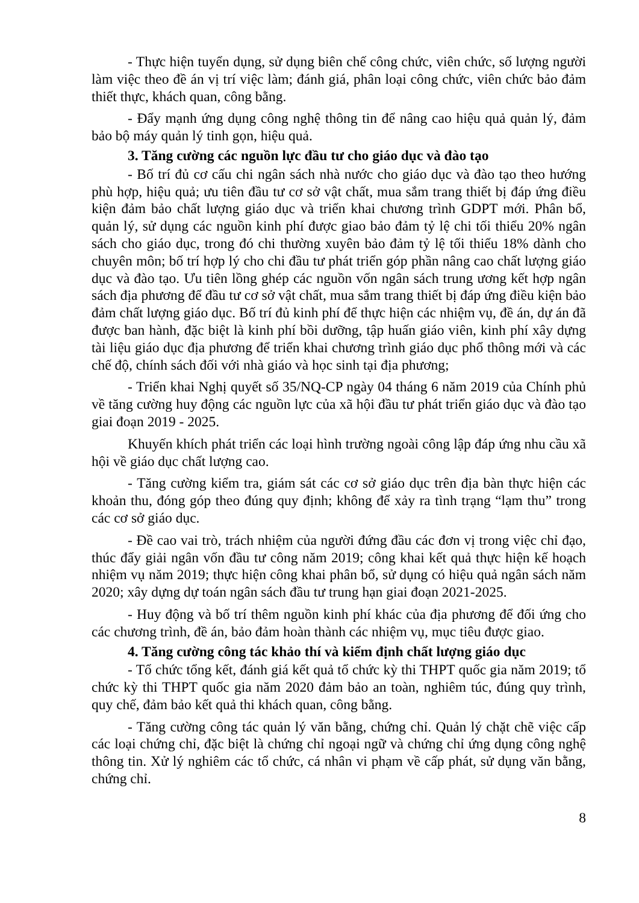- Thực hiện tuyển dụng, sử dụng biên chế công chức, viên chức, số lượng người làm việc theo đề án vị trí việc làm; đánh giá, phân loại công chức, viên chức bảo đảm thiết thực, khách quan, công bằng.
- Đẩy mạnh ứng dụng công nghệ thông tin để nâng cao hiệu quả quản lý, đảm bảo bộ máy quản lý tinh gọn, hiệu quả.
3. Tăng cường các nguồn lực đầu tư cho giáo dục và đào tạo
- Bố trí đủ cơ cấu chi ngân sách nhà nước cho giáo dục và đào tạo theo hướng phù hợp, hiệu quả; ưu tiên đầu tư cơ sở vật chất, mua sắm trang thiết bị đáp ứng điều kiện đảm bảo chất lượng giáo dục và triển khai chương trình GDPT mới. Phân bổ, quản lý, sử dụng các nguồn kinh phí được giao bảo đảm tỷ lệ chi tối thiểu 20% ngân sách cho giáo dục, trong đó chi thường xuyên bảo đảm tỷ lệ tối thiểu 18% dành cho chuyên môn; bố trí hợp lý cho chi đầu tư phát triển góp phần nâng cao chất lượng giáo dục và đào tạo. Ưu tiên lồng ghép các nguồn vốn ngân sách trung ương kết hợp ngân sách địa phương để đầu tư cơ sở vật chất, mua sắm trang thiết bị đáp ứng điều kiện bảo đảm chất lượng giáo dục. Bố trí đủ kinh phí để thực hiện các nhiệm vụ, đề án, dự án đã được ban hành, đặc biệt là kinh phí bồi dưỡng, tập huấn giáo viên, kinh phí xây dựng tài liệu giáo dục địa phương để triển khai chương trình giáo dục phổ thông mới và các chế độ, chính sách đối với nhà giáo và học sinh tại địa phương;
- Triển khai Nghị quyết số 35/NQ-CP ngày 04 tháng 6 năm 2019 của Chính phủ về tăng cường huy động các nguồn lực của xã hội đầu tư phát triển giáo dục và đào tạo giai đoạn 2019 - 2025.
Khuyến khích phát triển các loại hình trường ngoài công lập đáp ứng nhu cầu xã hội về giáo dục chất lượng cao.
- Tăng cường kiểm tra, giám sát các cơ sở giáo dục trên địa bàn thực hiện các khoản thu, đóng góp theo đúng quy định; không để xảy ra tình trạng “lạm thu” trong các cơ sở giáo dục.
- Đề cao vai trò, trách nhiệm của người đứng đầu các đơn vị trong việc chỉ đạo, thúc đẩy giải ngân vốn đầu tư công năm 2019; công khai kết quả thực hiện kế hoạch nhiệm vụ năm 2019; thực hiện công khai phân bổ, sử dụng có hiệu quả ngân sách năm 2020; xây dựng dự toán ngân sách đầu tư trung hạn giai đoạn 2021-2025.
- Huy động và bố trí thêm nguồn kinh phí khác của địa phương để đối ứng cho các chương trình, đề án, bảo đảm hoàn thành các nhiệm vụ, mục tiêu được giao.
4. Tăng cường công tác khảo thí và kiểm định chất lượng giáo dục
- Tổ chức tổng kết, đánh giá kết quả tổ chức kỳ thi THPT quốc gia năm 2019; tổ chức kỳ thi THPT quốc gia năm 2020 đảm bảo an toàn, nghiêm túc, đúng quy trình, quy chế, đảm bảo kết quả thi khách quan, công bằng.
- Tăng cường công tác quản lý văn bằng, chứng chỉ. Quản lý chặt chẽ việc cấp các loại chứng chỉ, đặc biệt là chứng chỉ ngoại ngữ và chứng chỉ ứng dụng công nghệ thông tin. Xử lý nghiêm các tổ chức, cá nhân vi phạm về cấp phát, sử dụng văn bằng, chứng chỉ.
8